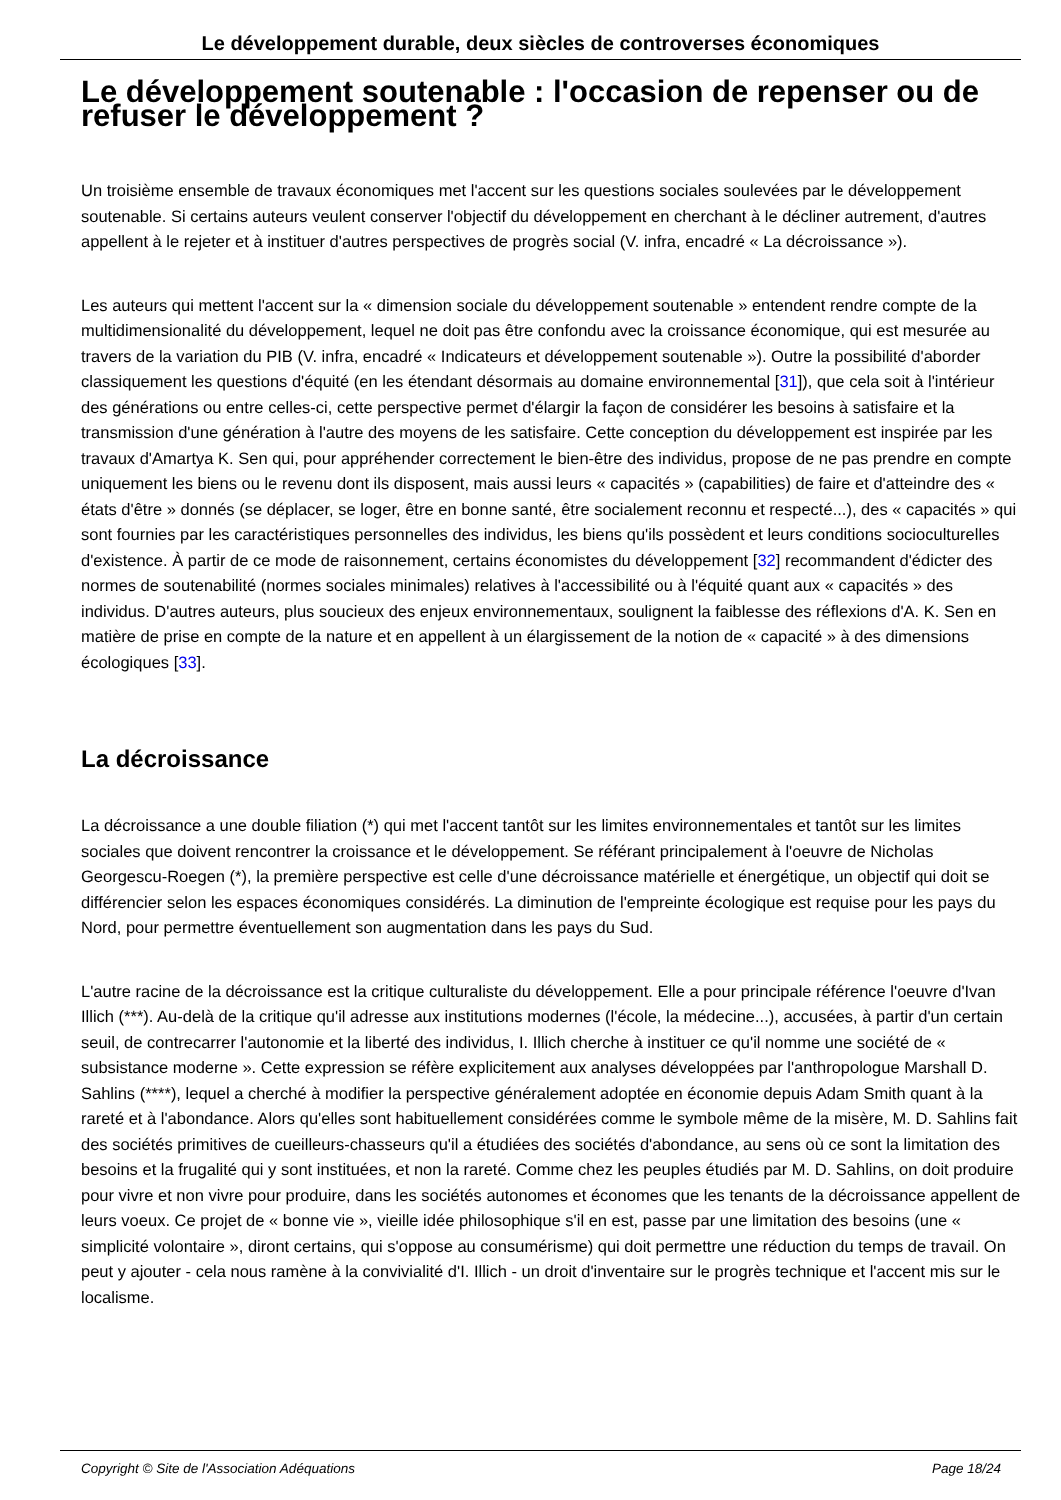Le développement durable, deux siècles de controverses économiques
Le développement soutenable : l'occasion de repenser ou de refuser le développement ?
Un troisième ensemble de travaux économiques met l'accent sur les questions sociales soulevées par le développement soutenable. Si certains auteurs veulent conserver l'objectif du développement en cherchant à le décliner autrement, d'autres appellent à le rejeter et à instituer d'autres perspectives de progrès social (V. infra, encadré « La décroissance »).
Les auteurs qui mettent l'accent sur la « dimension sociale du développement soutenable » entendent rendre compte de la multidimensionalité du développement, lequel ne doit pas être confondu avec la croissance économique, qui est mesurée au travers de la variation du PIB (V. infra, encadré « Indicateurs et développement soutenable »). Outre la possibilité d'aborder classiquement les questions d'équité (en les étendant désormais au domaine environnemental [31]), que cela soit à l'intérieur des générations ou entre celles-ci, cette perspective permet d'élargir la façon de considérer les besoins à satisfaire et la transmission d'une génération à l'autre des moyens de les satisfaire. Cette conception du développement est inspirée par les travaux d'Amartya K. Sen qui, pour appréhender correctement le bien-être des individus, propose de ne pas prendre en compte uniquement les biens ou le revenu dont ils disposent, mais aussi leurs « capacités » (capabilities) de faire et d'atteindre des « états d'être » donnés (se déplacer, se loger, être en bonne santé, être socialement reconnu et respecté...), des « capacités » qui sont fournies par les caractéristiques personnelles des individus, les biens qu'ils possèdent et leurs conditions socioculturelles d'existence. À partir de ce mode de raisonnement, certains économistes du développement [32] recommandent d'édicter des normes de soutenabilité (normes sociales minimales) relatives à l'accessibilité ou à l'équité quant aux « capacités » des individus. D'autres auteurs, plus soucieux des enjeux environnementaux, soulignent la faiblesse des réflexions d'A. K. Sen en matière de prise en compte de la nature et en appellent à un élargissement de la notion de « capacité » à des dimensions écologiques [33].
La décroissance
La décroissance a une double filiation (*) qui met l'accent tantôt sur les limites environnementales et tantôt sur les limites sociales que doivent rencontrer la croissance et le développement. Se référant principalement à l'oeuvre de Nicholas Georgescu-Roegen (*), la première perspective est celle d'une décroissance matérielle et énergétique, un objectif qui doit se différencier selon les espaces économiques considérés. La diminution de l'empreinte écologique est requise pour les pays du Nord, pour permettre éventuellement son augmentation dans les pays du Sud.
L'autre racine de la décroissance est la critique culturaliste du développement. Elle a pour principale référence l'oeuvre d'Ivan Illich (***). Au-delà de la critique qu'il adresse aux institutions modernes (l'école, la médecine...), accusées, à partir d'un certain seuil, de contrecarrer l'autonomie et la liberté des individus, I. Illich cherche à instituer ce qu'il nomme une société de « subsistance moderne ». Cette expression se réfère explicitement aux analyses développées par l'anthropologue Marshall D. Sahlins (****), lequel a cherché à modifier la perspective généralement adoptée en économie depuis Adam Smith quant à la rareté et à l'abondance. Alors qu'elles sont habituellement considérées comme le symbole même de la misère, M. D. Sahlins fait des sociétés primitives de cueilleurs-chasseurs qu'il a étudiées des sociétés d'abondance, au sens où ce sont la limitation des besoins et la frugalité qui y sont instituées, et non la rareté. Comme chez les peuples étudiés par M. D. Sahlins, on doit produire pour vivre et non vivre pour produire, dans les sociétés autonomes et économes que les tenants de la décroissance appellent de leurs voeux. Ce projet de « bonne vie », vieille idée philosophique s'il en est, passe par une limitation des besoins (une « simplicité volontaire », diront certains, qui s'oppose au consumérisme) qui doit permettre une réduction du temps de travail. On peut y ajouter - cela nous ramène à la convivialité d'I. Illich - un droit d'inventaire sur le progrès technique et l'accent mis sur le localisme.
Copyright © Site de l'Association Adéquations Page 18/24